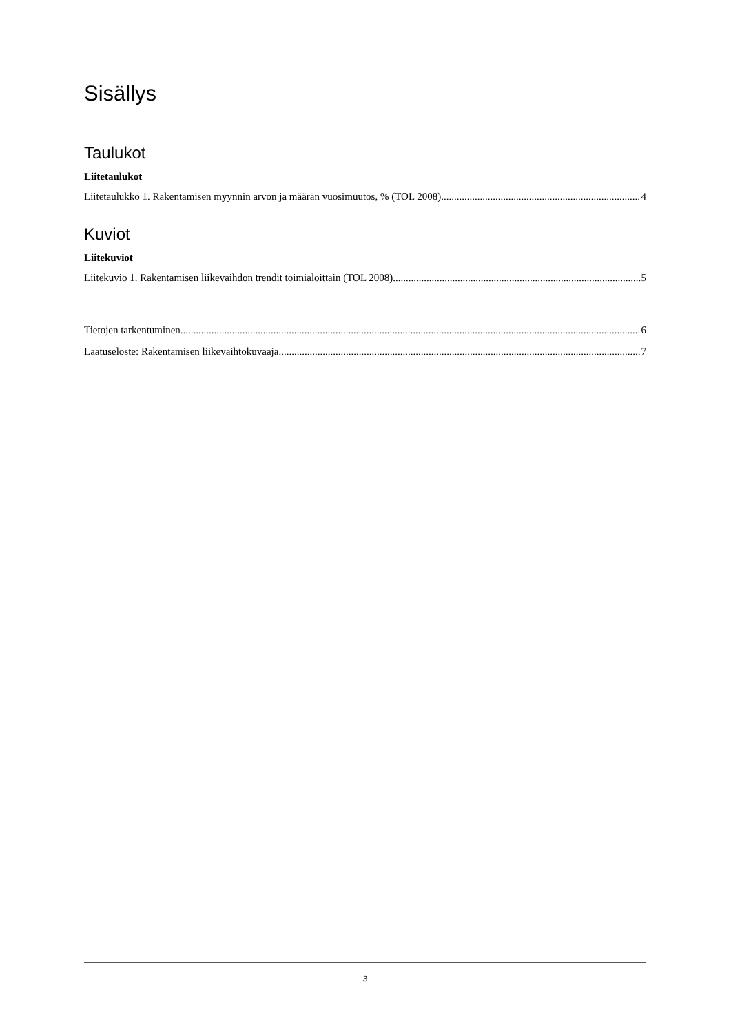Sisällys
Taulukot
Liitetaulukot
Liitetaulukko 1. Rakentamisen myynnin arvon ja määrän vuosimuutos, % (TOL 2008) 4
Kuviot
Liitekuviot
Liitekuvio 1. Rakentamisen liikevaihdon trendit toimialoittain (TOL 2008) 5
Tietojen tarkentuminen 6
Laatuseloste: Rakentamisen liikevaihtokuvaaja 7
3